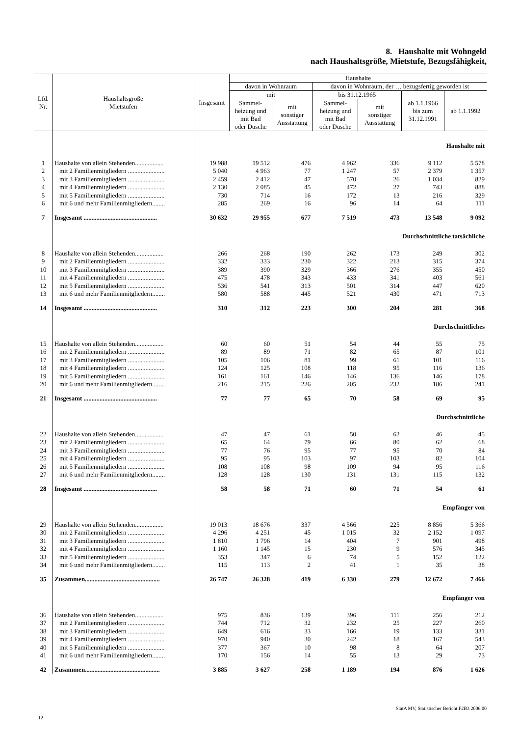8. Haushalte mit Wohngeld
nach Haushaltsgröße, Mietstufe, Bezugsfähigkeit,
| Lfd. Nr. | Haushaltsgröße Mietstufen | Insgesamt | Haushalte | | | | | |
| --- | --- | --- | --- | --- | --- | --- | --- | --- |
| | | | davon in Wohnraum | | davon in Wohnraum, der … bezugsfertig geworden ist | | | |
| | | | mit | | bis 31.12.1965 | | ab 1.1.1966 bis zum 31.12.1991 | ab 1.1.1992 |
| | | | Sammel- heizung und mit Bad oder Dusche | mit sonstiger Ausstattung | Sammel- heizung und mit Bad oder Dusche | mit sonstiger Ausstattung | | |
| | | Haushalte mit | | | | | | |
| 1 | Haushalte von allein Stehenden.................. | 19 988 | 19 512 | 476 | 4 962 | 336 | 9 112 | 5 578 |
| 2 | mit 2 Familienmitgliedern ....................... | 5 040 | 4 963 | 77 | 1 247 | 57 | 2 379 | 1 357 |
| 3 | mit 3 Familienmitgliedern ....................... | 2 459 | 2 412 | 47 | 570 | 26 | 1 034 | 829 |
| 4 | mit 4 Familienmitgliedern ....................... | 2 130 | 2 085 | 45 | 472 | 27 | 743 | 888 |
| 5 | mit 5 Familienmitgliedern ....................... | 730 | 714 | 16 | 172 | 13 | 216 | 329 |
| 6 | mit 6 und mehr Familienmitgliedern........ | 285 | 269 | 16 | 96 | 14 | 64 | 111 |
| 7 | Insgesamt .............................................. | 30 632 | 29 955 | 677 | 7 519 | 473 | 13 548 | 9 092 |
| | | Durchschnittliche tatsächliche | | | | | | |
| 8 | Haushalte von allein Stehenden.................. | 266 | 268 | 190 | 262 | 173 | 249 | 302 |
| 9 | mit 2 Familienmitgliedern ....................... | 332 | 333 | 230 | 322 | 213 | 315 | 374 |
| 10 | mit 3 Familienmitgliedern ....................... | 389 | 390 | 329 | 366 | 276 | 355 | 450 |
| 11 | mit 4 Familienmitgliedern ....................... | 475 | 478 | 343 | 433 | 341 | 403 | 561 |
| 12 | mit 5 Familienmitgliedern ....................... | 536 | 541 | 313 | 501 | 314 | 447 | 620 |
| 13 | mit 6 und mehr Familienmitgliedern........ | 580 | 588 | 445 | 521 | 430 | 471 | 713 |
| 14 | Insgesamt .............................................. | 310 | 312 | 223 | 300 | 204 | 281 | 368 |
| | | Durchschnittliches | | | | | | |
| 15 | Haushalte von allein Stehenden.................. | 60 | 60 | 51 | 54 | 44 | 55 | 75 |
| 16 | mit 2 Familienmitgliedern ....................... | 89 | 89 | 71 | 82 | 65 | 87 | 101 |
| 17 | mit 3 Familienmitgliedern ....................... | 105 | 106 | 81 | 99 | 61 | 101 | 116 |
| 18 | mit 4 Familienmitgliedern ....................... | 124 | 125 | 108 | 118 | 95 | 116 | 136 |
| 19 | mit 5 Familienmitgliedern ....................... | 161 | 161 | 146 | 146 | 136 | 146 | 178 |
| 20 | mit 6 und mehr Familienmitgliedern........ | 216 | 215 | 226 | 205 | 232 | 186 | 241 |
| 21 | Insgesamt .............................................. | 77 | 77 | 65 | 70 | 58 | 69 | 95 |
| | | Durchschnittliche | | | | | | |
| 22 | Haushalte von allein Stehenden.................. | 47 | 47 | 61 | 50 | 62 | 46 | 45 |
| 23 | mit 2 Familienmitgliedern ....................... | 65 | 64 | 79 | 66 | 80 | 62 | 68 |
| 24 | mit 3 Familienmitgliedern ....................... | 77 | 76 | 95 | 77 | 95 | 70 | 84 |
| 25 | mit 4 Familienmitgliedern ....................... | 95 | 95 | 103 | 97 | 103 | 82 | 104 |
| 26 | mit 5 Familienmitgliedern ....................... | 108 | 108 | 98 | 109 | 94 | 95 | 116 |
| 27 | mit 6 und mehr Familienmitgliedern........ | 128 | 128 | 130 | 131 | 131 | 115 | 132 |
| 28 | Insgesamt .............................................. | 58 | 58 | 71 | 60 | 71 | 54 | 61 |
| | | Empfänger von | | | | | | |
| 29 | Haushalte von allein Stehenden.................. | 19 013 | 18 676 | 337 | 4 566 | 225 | 8 856 | 5 366 |
| 30 | mit 2 Familienmitgliedern ....................... | 4 296 | 4 251 | 45 | 1 015 | 32 | 2 152 | 1 097 |
| 31 | mit 3 Familienmitgliedern ....................... | 1 810 | 1 796 | 14 | 404 | 7 | 901 | 498 |
| 32 | mit 4 Familienmitgliedern ....................... | 1 160 | 1 145 | 15 | 230 | 9 | 576 | 345 |
| 33 | mit 5 Familienmitgliedern ....................... | 353 | 347 | 6 | 74 | 5 | 152 | 122 |
| 34 | mit 6 und mehr Familienmitgliedern........ | 115 | 113 | 2 | 41 | 1 | 35 | 38 |
| 35 | Zusammen............................................... | 26 747 | 26 328 | 419 | 6 330 | 279 | 12 672 | 7 466 |
| | | Empfänger von | | | | | | |
| 36 | Haushalte von allein Stehenden.................. | 975 | 836 | 139 | 396 | 111 | 256 | 212 |
| 37 | mit 2 Familienmitgliedern ....................... | 744 | 712 | 32 | 232 | 25 | 227 | 260 |
| 38 | mit 3 Familienmitgliedern ....................... | 649 | 616 | 33 | 166 | 19 | 133 | 331 |
| 39 | mit 4 Familienmitgliedern ....................... | 970 | 940 | 30 | 242 | 18 | 167 | 543 |
| 40 | mit 5 Familienmitgliedern ....................... | 377 | 367 | 10 | 98 | 8 | 64 | 207 |
| 41 | mit 6 und mehr Familienmitgliedern........ | 170 | 156 | 14 | 55 | 13 | 29 | 73 |
| 42 | Zusammen............................................... | 3 885 | 3 627 | 258 | 1 189 | 194 | 876 | 1 626 |
StatA MV, Statistischer Bericht F2B3 2006 00
12